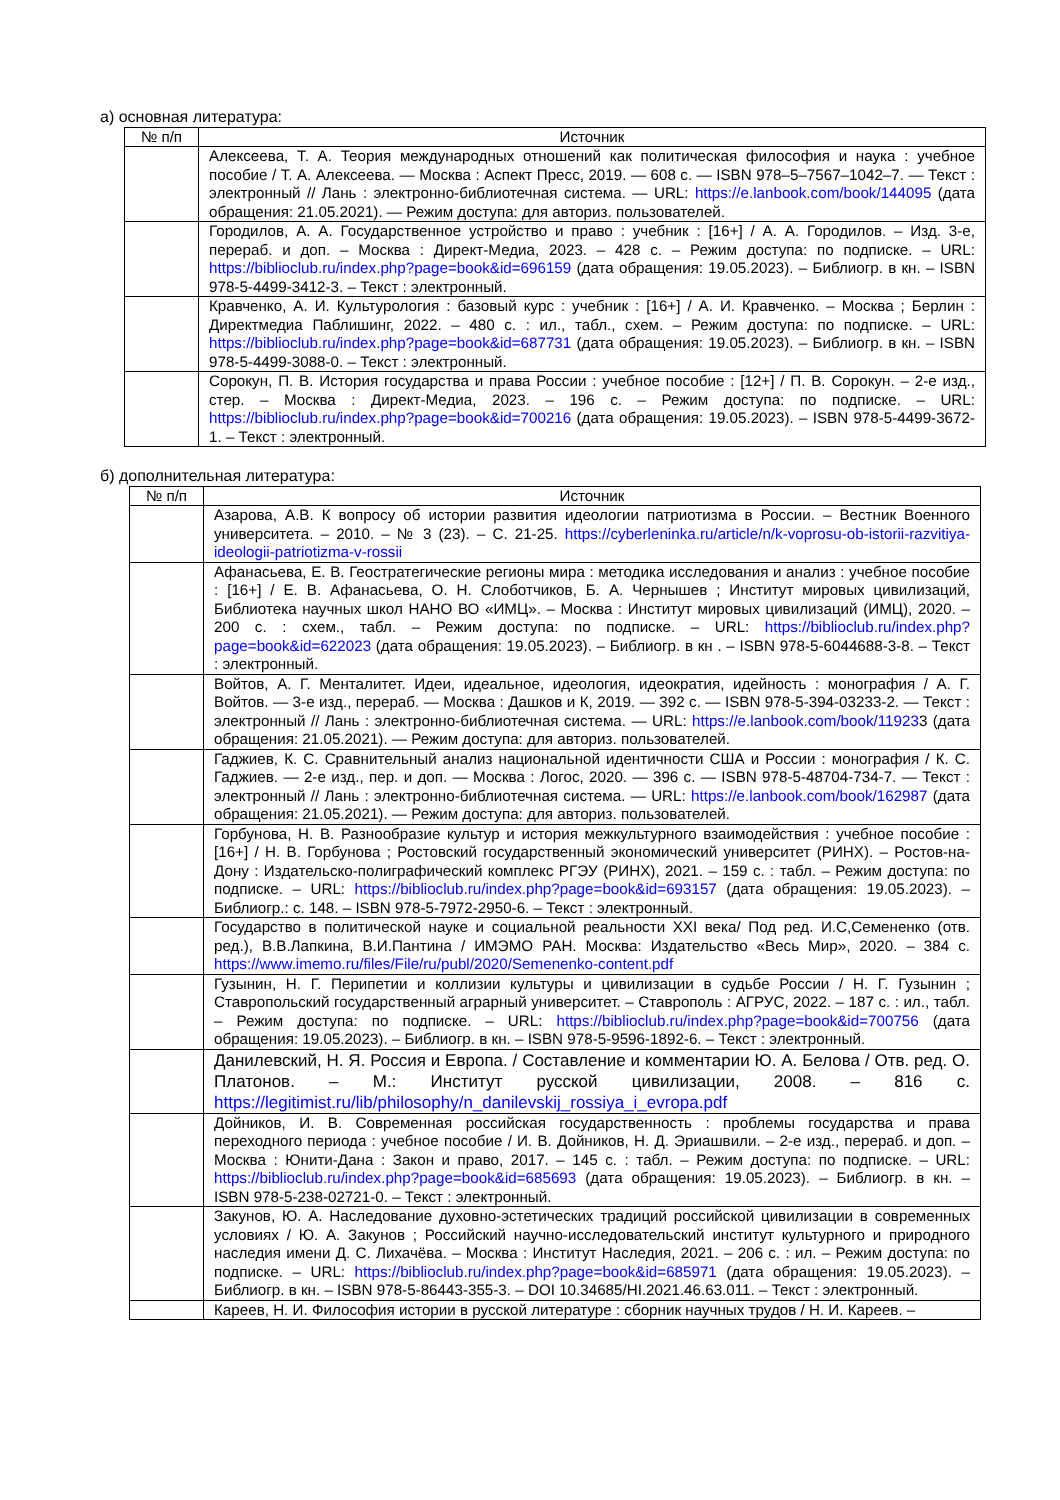а) основная литература:
| № п/п | Источник |
| --- | --- |
| | Алексеева, Т. А. Теория международных отношений как политическая философия и наука : учебное пособие / Т. А. Алексеева. — Москва : Аспект Пресс, 2019. — 608 с. — ISBN 978–5–7567–1042–7. — Текст : электронный // Лань : электронно-библиотечная система. — URL: https://e.lanbook.com/book/144095 (дата обращения: 21.05.2021). — Режим доступа: для авториз. пользователей. |
| | Городилов, А. А. Государственное устройство и право : учебник : [16+] / А. А. Городилов. – Изд. 3-е, перераб. и доп. – Москва : Директ-Медиа, 2023. – 428 с. – Режим доступа: по подписке. – URL: https://biblioclub.ru/index.php?page=book&id=696159 (дата обращения: 19.05.2023). – Библиогр. в кн. – ISBN 978-5-4499-3412-3. – Текст : электронный. |
| | Кравченко, А. И. Культурология : базовый курс : учебник : [16+] / А. И. Кравченко. – Москва ; Берлин : Директмедиа Паблишинг, 2022. – 480 с. : ил., табл., схем. – Режим доступа: по подписке. – URL: https://biblioclub.ru/index.php?page=book&id=687731 (дата обращения: 19.05.2023). – Библиогр. в кн. – ISBN 978-5-4499-3088-0. – Текст : электронный. |
| | Сорокун, П. В. История государства и права России : учебное пособие : [12+] / П. В. Сорокун. – 2-е изд., стер. – Москва : Директ-Медиа, 2023. – 196 с. – Режим доступа: по подписке. – URL: https://biblioclub.ru/index.php?page=book&id=700216 (дата обращения: 19.05.2023). – ISBN 978-5-4499-3672-1. – Текст : электронный. |
б) дополнительная литература:
| № п/п | Источник |
| --- | --- |
| | Азарова, А.В. К вопросу об истории развития идеологии патриотизма в России. – Вестник Военного университета. – 2010. – № 3 (23). – С. 21-25. https://cyberleninka.ru/article/n/k-voprosu-ob-istorii-razvitiya-ideologii-patriotizma-v-rossii |
| | Афанасьева, Е. В. Геостратегические регионы мира : методика исследования и анализ : учебное пособие : [16+] / Е. В. Афанасьева, О. Н. Слоботчиков, Б. А. Чернышев ; Институт мировых цивилизаций, Библиотека научных школ НАНО ВО «ИМЦ». – Москва : Институт мировых цивилизаций (ИМЦ), 2020. – 200 с. : схем., табл. – Режим доступа: по подписке. – URL: https://biblioclub.ru/index.php?page=book&id=622023 (дата обращения: 19.05.2023). – Библиогр. в кн . – ISBN 978-5-6044688-3-8. – Текст : электронный. |
| | Войтов, А. Г. Менталитет. Идеи, идеальное, идеология, идеократия, идейность : монография / А. Г. Войтов. — 3-е изд., перераб. — Москва : Дашков и К, 2019. — 392 с. — ISBN 978-5-394-03233-2. — Текст : электронный // Лань : электронно-библиотечная система. — URL: https://e.lanbook.com/book/11923 3 (дата обращения: 21.05.2021). — Режим доступа: для авториз. пользователей. |
| | Гаджиев, К. С. Сравнительный анализ национальной идентичности США и России : монография / К. С. Гаджиев. — 2-е изд., пер. и доп. — Москва : Логос, 2020. — 396 с. — ISBN 978-5-48704-734-7. — Текст : электронный // Лань : электронно-библиотечная система. — URL: https://e.lanbook.com/book/162987 (дата обращения: 21.05.2021). — Режим доступа: для авториз. пользователей. |
| | Горбунова, Н. В. Разнообразие культур и история межкультурного взаимодействия : учебное пособие : [16+] / Н. В. Горбунова ; Ростовский государственный экономический университет (РИНХ). – Ростов-на-Дону : Издательско-полиграфический комплекс РГЭУ (РИНХ), 2021. – 159 с. : табл. – Режим доступа: по подписке. – URL: https://biblioclub.ru/index.php?page=book&id=693157 (дата обращения: 19.05.2023). – Библиогр.: с. 148. – ISBN 978-5-7972-2950-6. – Текст : электронный. |
| | Государство в политической науке и социальной реальности XXI века/ Под ред. И.С,Семененко (отв. ред.), В.В.Лапкина, В.И.Пантина / ИМЭМО РАН. Москва: Издательство «Весь Мир», 2020. – 384 с. https://www.imemo.ru/files/File/ru/publ/2020/Semenenko-content.pdf |
| | Гузынин, Н. Г. Перипетии и коллизии культуры и цивилизации в судьбе России / Н. Г. Гузынин ; Ставропольский государственный аграрный университет. – Ставрополь : АГРУС, 2022. – 187 с. : ил., табл. – Режим доступа: по подписке. – URL: https://biblioclub.ru/index.php?page=book&id=700756 (дата обращения: 19.05.2023). – Библиогр. в кн. – ISBN 978-5-9596-1892-6. – Текст : электронный. |
| | Данилевский, Н. Я. Россия и Европа. / Составление и комментарии Ю. А. Белова / Отв. ред. О. Платонов. – М.: Институт русской цивилизации, 2008. – 816 с. https://legitimist.ru/lib/philosophy/n_danilevskij_rossiya_i_evropa.pdf |
| | Дойников, И. В. Современная российская государственность : проблемы государства и права переходного периода : учебное пособие / И. В. Дойников, Н. Д. Эриашвили. – 2-е изд., перераб. и доп. – Москва : Юнити-Дана : Закон и право, 2017. – 145 с. : табл. – Режим доступа: по подписке. – URL: https://biblioclub.ru/index.php?page=book&id=685693 (дата обращения: 19.05.2023). – Библиогр. в кн. – ISBN 978-5-238-02721-0. – Текст : электронный. |
| | Закунов, Ю. А. Наследование духовно-эстетических традиций российской цивилизации в современных условиях / Ю. А. Закунов ; Российский научно-исследовательский институт культурного и природного наследия имени Д. С. Лихачёва. – Москва : Институт Наследия, 2021. – 206 с. : ил. – Режим доступа: по подписке. – URL: https://biblioclub.ru/index.php?page=book&id=685971 (дата обращения: 19.05.2023). – Библиогр. в кн. – ISBN 978-5-86443-355-3. – DOI 10.34685/HI.2021.46.63.011. – Текст : электронный. |
| | Кареев, Н. И. Философия истории в русской литературе : сборник научных трудов / Н. И. Кареев. – |